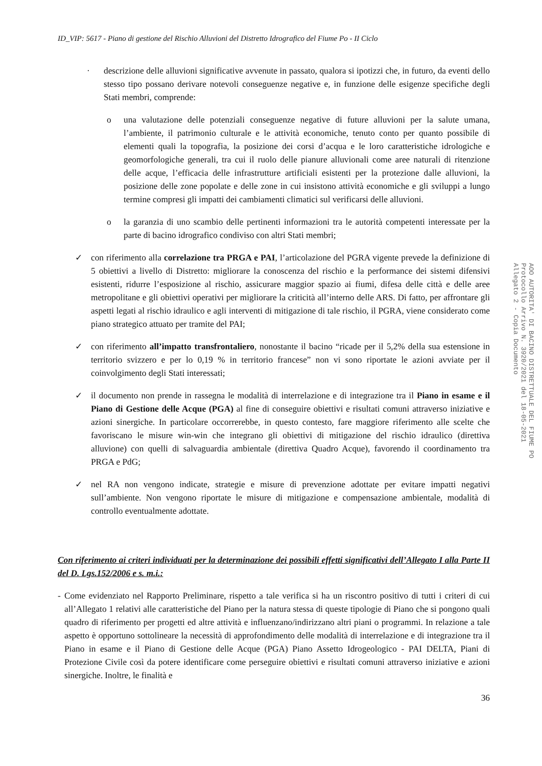ID_VIP: 5617 - Piano di gestione del Rischio Alluvioni del Distretto Idrografico del Fiume Po - II Ciclo
· descrizione delle alluvioni significative avvenute in passato, qualora si ipotizzi che, in futuro, da eventi dello stesso tipo possano derivare notevoli conseguenze negative e, in funzione delle esigenze specifiche degli Stati membri, comprende:
o una valutazione delle potenziali conseguenze negative di future alluvioni per la salute umana, l’ambiente, il patrimonio culturale e le attività economiche, tenuto conto per quanto possibile di elementi quali la topografia, la posizione dei corsi d’acqua e le loro caratteristiche idrologiche e geomorfologiche generali, tra cui il ruolo delle pianure alluvionali come aree naturali di ritenzione delle acque, l’efficacia delle infrastrutture artificiali esistenti per la protezione dalle alluvioni, la posizione delle zone popolate e delle zone in cui insistono attività economiche e gli sviluppi a lungo termine compresi gli impatti dei cambiamenti climatici sul verificarsi delle alluvioni.
o la garanzia di uno scambio delle pertinenti informazioni tra le autorità competenti interessate per la parte di bacino idrografico condiviso con altri Stati membri;
✓ con riferimento alla correlazione tra PRGA e PAI, l’articolazione del PGRA vigente prevede la definizione di 5 obiettivi a livello di Distretto: migliorare la conoscenza del rischio e la performance dei sistemi difensivi esistenti, ridurre l’esposizione al rischio, assicurare maggior spazio ai fiumi, difesa delle città e delle aree metropolitane e gli obiettivi operativi per migliorare la criticità all’interno delle ARS. Di fatto, per affrontare gli aspetti legati al rischio idraulico e agli interventi di mitigazione di tale rischio, il PGRA, viene considerato come piano strategico attuato per tramite del PAI;
✓ con riferimento all’impatto transfrontaliero, nonostante il bacino “ricade per il 5,2% della sua estensione in territorio svizzero e per lo 0,19 % in territorio francese” non vi sono riportate le azioni avviate per il coinvolgimento degli Stati interessati;
✓ il documento non prende in rassegna le modalità di interrelazione e di integrazione tra il Piano in esame e il Piano di Gestione delle Acque (PGA) al fine di conseguire obiettivi e risultati comuni attraverso iniziative e azioni sinergiche. In particolare occorrerebbe, in questo contesto, fare maggiore riferimento alle scelte che favoriscano le misure win-win che integrano gli obiettivi di mitigazione del rischio idraulico (direttiva alluvione) con quelli di salvaguardia ambientale (direttiva Quadro Acque), favorendo il coordinamento tra PRGA e PdG;
✓ nel RA non vengono indicate, strategie e misure di prevenzione adottate per evitare impatti negativi sull’ambiente. Non vengono riportate le misure di mitigazione e compensazione ambientale, modalità di controllo eventualmente adottate.
Con riferimento ai criteri individuati per la determinazione dei possibili effetti significativi dell’Allegato I alla Parte II del D. Lgs.152/2006 e s. m.i.:
- Come evidenziato nel Rapporto Preliminare, rispetto a tale verifica si ha un riscontro positivo di tutti i criteri di cui all’Allegato 1 relativi alle caratteristiche del Piano per la natura stessa di queste tipologie di Piano che si pongono quali quadro di riferimento per progetti ed altre attività e influenzano/indirizzano altri piani o programmi. In relazione a tale aspetto è opportuno sottolineare la necessità di approfondimento delle modalità di interrelazione e di integrazione tra il Piano in esame e il Piano di Gestione delle Acque (PGA) Piano Assetto Idrogeologico - PAI DELTA, Piani di Protezione Civile così da potere identificare come perseguire obiettivi e risultati comuni attraverso iniziative e azioni sinergiche. Inoltre, le finalità e
36
AOO AUTORITA' DI BACINO DISTRETTUALE DEL FIUME PO
Protocollo Arrivo N. 3920/2021 del 18-05-2021
Allegato 2 - Copia Documento